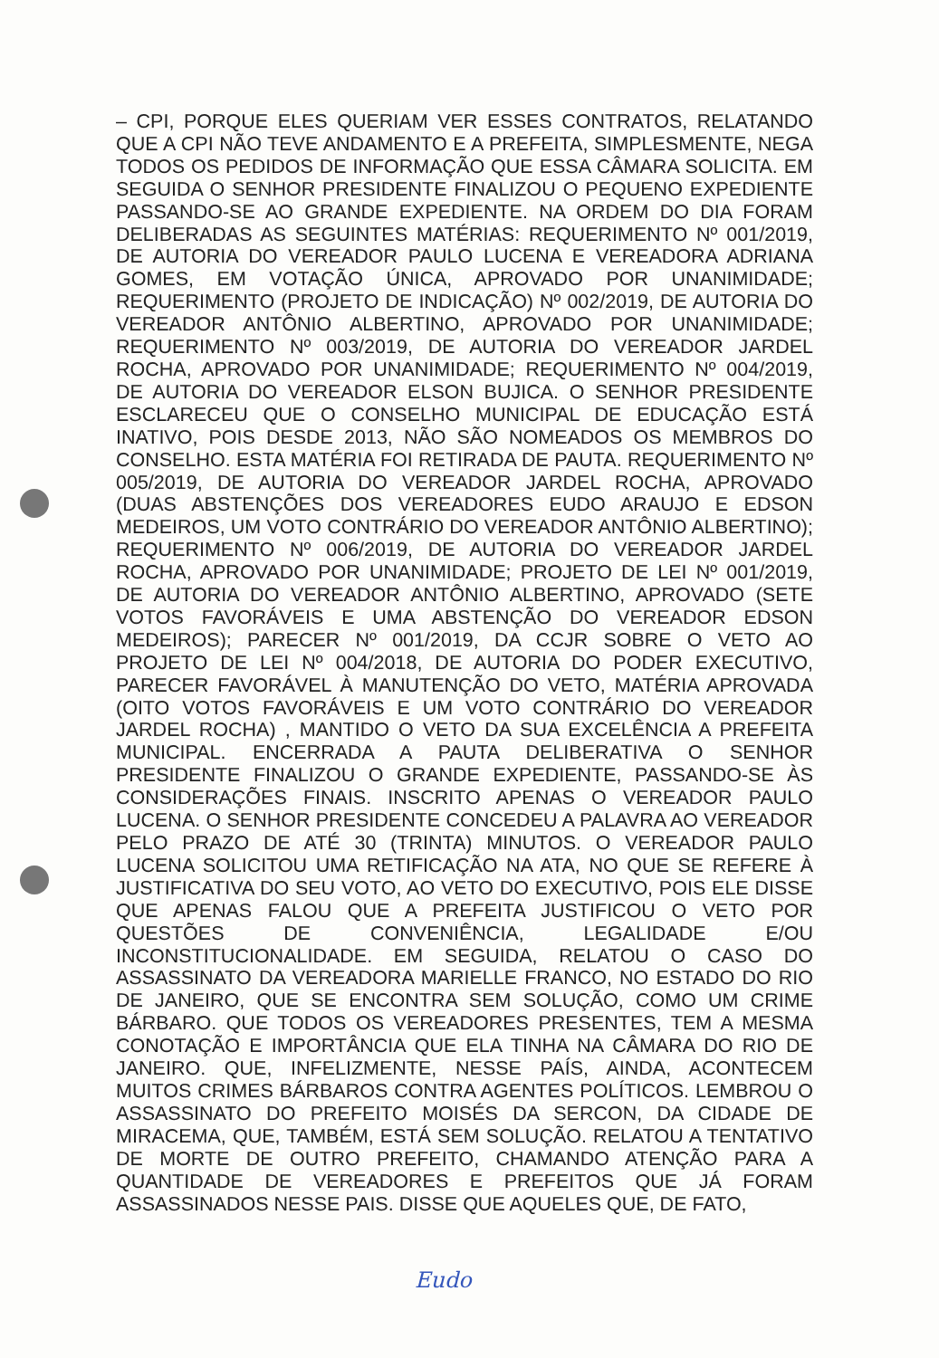– CPI, PORQUE ELES QUERIAM VER ESSES CONTRATOS, RELATANDO QUE A CPI NÃO TEVE ANDAMENTO E A PREFEITA, SIMPLESMENTE, NEGA TODOS OS PEDIDOS DE INFORMAÇÃO QUE ESSA CÂMARA SOLICITA. EM SEGUIDA O SENHOR PRESIDENTE FINALIZOU O PEQUENO EXPEDIENTE PASSANDO-SE AO GRANDE EXPEDIENTE. NA ORDEM DO DIA FORAM DELIBERADAS AS SEGUINTES MATÉRIAS: REQUERIMENTO Nº 001/2019, DE AUTORIA DO VEREADOR PAULO LUCENA E VEREADORA ADRIANA GOMES, EM VOTAÇÃO ÚNICA, APROVADO POR UNANIMIDADE; REQUERIMENTO (PROJETO DE INDICAÇÃO) Nº 002/2019, DE AUTORIA DO VEREADOR ANTÔNIO ALBERTINO, APROVADO POR UNANIMIDADE; REQUERIMENTO Nº 003/2019, DE AUTORIA DO VEREADOR JARDEL ROCHA, APROVADO POR UNANIMIDADE; REQUERIMENTO Nº 004/2019, DE AUTORIA DO VEREADOR ELSON BUJICA. O SENHOR PRESIDENTE ESCLARECEU QUE O CONSELHO MUNICIPAL DE EDUCAÇÃO ESTÁ INATIVO, POIS DESDE 2013, NÃO SÃO NOMEADOS OS MEMBROS DO CONSELHO. ESTA MATÉRIA FOI RETIRADA DE PAUTA. REQUERIMENTO Nº 005/2019, DE AUTORIA DO VEREADOR JARDEL ROCHA, APROVADO (DUAS ABSTENÇÕES DOS VEREADORES EUDO ARAUJO E EDSON MEDEIROS, UM VOTO CONTRÁRIO DO VEREADOR ANTÔNIO ALBERTINO); REQUERIMENTO Nº 006/2019, DE AUTORIA DO VEREADOR JARDEL ROCHA, APROVADO POR UNANIMIDADE; PROJETO DE LEI Nº 001/2019, DE AUTORIA DO VEREADOR ANTÔNIO ALBERTINO, APROVADO (SETE VOTOS FAVORÁVEIS E UMA ABSTENÇÃO DO VEREADOR EDSON MEDEIROS); PARECER Nº 001/2019, DA CCJR SOBRE O VETO AO PROJETO DE LEI Nº 004/2018, DE AUTORIA DO PODER EXECUTIVO, PARECER FAVORÁVEL À MANUTENÇÃO DO VETO, MATÉRIA APROVADA (OITO VOTOS FAVORÁVEIS E UM VOTO CONTRÁRIO DO VEREADOR JARDEL ROCHA) , MANTIDO O VETO DA SUA EXCELÊNCIA A PREFEITA MUNICIPAL. ENCERRADA A PAUTA DELIBERATIVA O SENHOR PRESIDENTE FINALIZOU O GRANDE EXPEDIENTE, PASSANDO-SE ÀS CONSIDERAÇÕES FINAIS. INSCRITO APENAS O VEREADOR PAULO LUCENA. O SENHOR PRESIDENTE CONCEDEU A PALAVRA AO VEREADOR PELO PRAZO DE ATÉ 30 (TRINTA) MINUTOS. O VEREADOR PAULO LUCENA SOLICITOU UMA RETIFICAÇÃO NA ATA, NO QUE SE REFERE À JUSTIFICATIVA DO SEU VOTO, AO VETO DO EXECUTIVO, POIS ELE DISSE QUE APENAS FALOU QUE A PREFEITA JUSTIFICOU O VETO POR QUESTÕES DE CONVENIÊNCIA, LEGALIDADE E/OU INCONSTITUCIONALIDADE. EM SEGUIDA, RELATOU O CASO DO ASSASSINATO DA VEREADORA MARIELLE FRANCO, NO ESTADO DO RIO DE JANEIRO, QUE SE ENCONTRA SEM SOLUÇÃO, COMO UM CRIME BÁRBARO. QUE TODOS OS VEREADORES PRESENTES, TEM A MESMA CONOTAÇÃO E IMPORTÂNCIA QUE ELA TINHA NA CÂMARA DO RIO DE JANEIRO. QUE, INFELIZMENTE, NESSE PAÍS, AINDA, ACONTECEM MUITOS CRIMES BÁRBAROS CONTRA AGENTES POLÍTICOS. LEMBROU O ASSASSINATO DO PREFEITO MOISÉS DA SERCON, DA CIDADE DE MIRACEMA, QUE, TAMBÉM, ESTÁ SEM SOLUÇÃO. RELATOU A TENTATIVO DE MORTE DE OUTRO PREFEITO, CHAMANDO ATENÇÃO PARA A QUANTIDADE DE VEREADORES E PREFEITOS QUE JÁ FORAM ASSASSINADOS NESSE PAIS. DISSE QUE AQUELES QUE, DE FATO,
Eudo